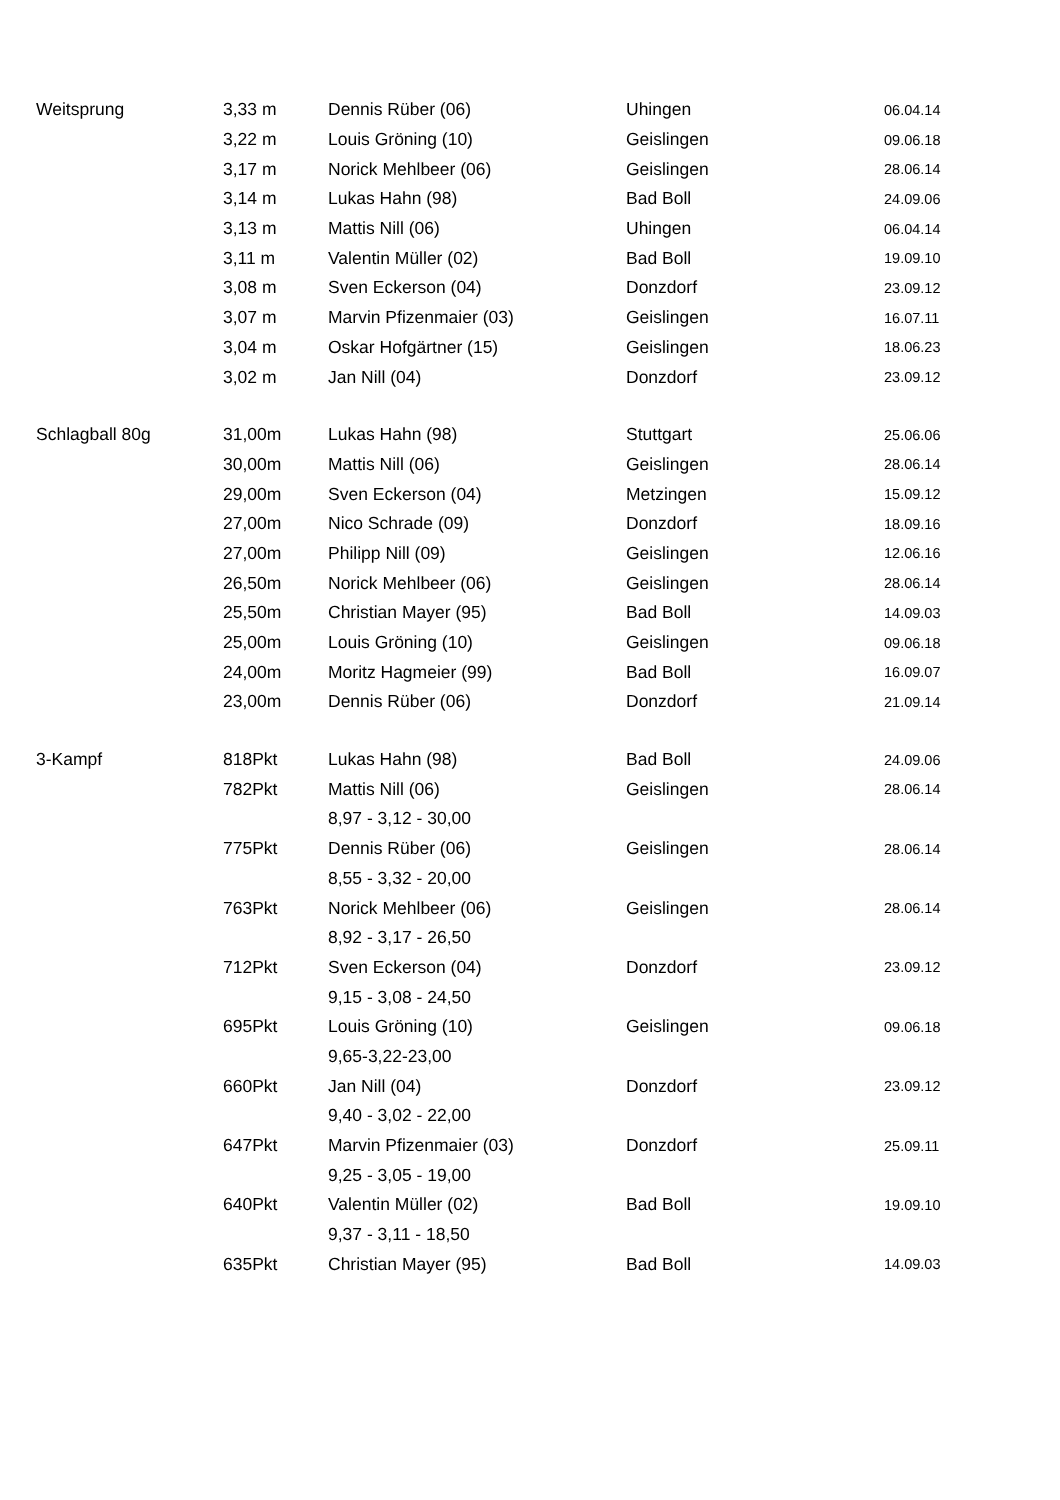| Weitsprung | 3,33 m | Dennis Rüber (06) | Uhingen | 06.04.14 |
| | 3,22 m | Louis Gröning (10) | Geislingen | 09.06.18 |
| | 3,17 m | Norick Mehlbeer (06) | Geislingen | 28.06.14 |
| | 3,14 m | Lukas Hahn (98) | Bad Boll | 24.09.06 |
| | 3,13 m | Mattis Nill (06) | Uhingen | 06.04.14 |
| | 3,11 m | Valentin Müller (02) | Bad Boll | 19.09.10 |
| | 3,08 m | Sven Eckerson (04) | Donzdorf | 23.09.12 |
| | 3,07 m | Marvin Pfizenmaier (03) | Geislingen | 16.07.11 |
| | 3,04 m | Oskar Hofgärtner (15) | Geislingen | 18.06.23 |
| | 3,02 m | Jan Nill (04) | Donzdorf | 23.09.12 |
| Schlagball 80g | 31,00m | Lukas Hahn (98) | Stuttgart | 25.06.06 |
| | 30,00m | Mattis Nill (06) | Geislingen | 28.06.14 |
| | 29,00m | Sven Eckerson (04) | Metzingen | 15.09.12 |
| | 27,00m | Nico Schrade (09) | Donzdorf | 18.09.16 |
| | 27,00m | Philipp Nill (09) | Geislingen | 12.06.16 |
| | 26,50m | Norick Mehlbeer (06) | Geislingen | 28.06.14 |
| | 25,50m | Christian Mayer (95) | Bad Boll | 14.09.03 |
| | 25,00m | Louis Gröning (10) | Geislingen | 09.06.18 |
| | 24,00m | Moritz Hagmeier (99) | Bad Boll | 16.09.07 |
| | 23,00m | Dennis Rüber (06) | Donzdorf | 21.09.14 |
| 3-Kampf | 818Pkt | Lukas Hahn (98) | Bad Boll | 24.09.06 |
| | 782Pkt | Mattis Nill (06) | Geislingen | 28.06.14 |
| | | 8,97 - 3,12 - 30,00 | | |
| | 775Pkt | Dennis Rüber (06) | Geislingen | 28.06.14 |
| | | 8,55 - 3,32 - 20,00 | | |
| | 763Pkt | Norick Mehlbeer (06) | Geislingen | 28.06.14 |
| | | 8,92 - 3,17 - 26,50 | | |
| | 712Pkt | Sven Eckerson (04) | Donzdorf | 23.09.12 |
| | | 9,15 - 3,08 - 24,50 | | |
| | 695Pkt | Louis Gröning (10) | Geislingen | 09.06.18 |
| | | 9,65-3,22-23,00 | | |
| | 660Pkt | Jan Nill (04) | Donzdorf | 23.09.12 |
| | | 9,40 - 3,02 - 22,00 | | |
| | 647Pkt | Marvin Pfizenmaier (03) | Donzdorf | 25.09.11 |
| | | 9,25 - 3,05 - 19,00 | | |
| | 640Pkt | Valentin Müller (02) | Bad Boll | 19.09.10 |
| | | 9,37 - 3,11 - 18,50 | | |
| | 635Pkt | Christian Mayer (95) | Bad Boll | 14.09.03 |